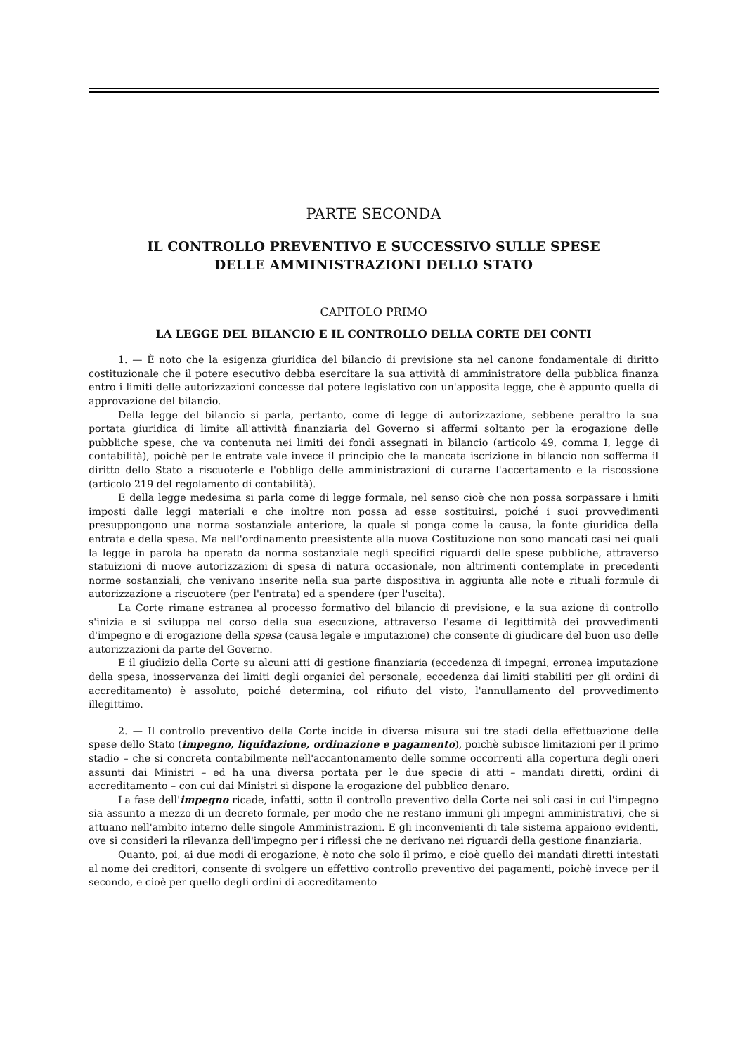PARTE SECONDA
IL CONTROLLO PREVENTIVO E SUCCESSIVO SULLE SPESE
DELLE AMMINISTRAZIONI DELLO STATO
CAPITOLO PRIMO
LA LEGGE DEL BILANCIO E IL CONTROLLO DELLA CORTE DEI CONTI
1. — È noto che la esigenza giuridica del bilancio di previsione sta nel canone fondamentale di diritto costituzionale che il potere esecutivo debba esercitare la sua attività di amministratore della pubblica finanza entro i limiti delle autorizzazioni concesse dal potere legislativo con un'apposita legge, che è appunto quella di approvazione del bilancio.
Della legge del bilancio si parla, pertanto, come di legge di autorizzazione, sebbene peraltro la sua portata giuridica di limite all'attività finanziaria del Governo si affermi soltanto per la erogazione delle pubbliche spese, che va contenuta nei limiti dei fondi assegnati in bilancio (articolo 49, comma I, legge di contabilità), poichè per le entrate vale invece il principio che la mancata iscrizione in bilancio non sofferma il diritto dello Stato a riscuoterle e l'obbligo delle amministrazioni di curarne l'accertamento e la riscossione (articolo 219 del regolamento di contabilità).
E della legge medesima si parla come di legge formale, nel senso cioè che non possa sorpassare i limiti imposti dalle leggi materiali e che inoltre non possa ad esse sostituirsi, poiché i suoi provvedimenti presuppongono una norma sostanziale anteriore, la quale si ponga come la causa, la fonte giuridica della entrata e della spesa. Ma nell'ordinamento preesistente alla nuova Costituzione non sono mancati casi nei quali la legge in parola ha operato da norma sostanziale negli specifici riguardi delle spese pubbliche, attraverso statuizioni di nuove autorizzazioni di spesa di natura occasionale, non altrimenti contemplate in precedenti norme sostanziali, che venivano inserite nella sua parte dispositiva in aggiunta alle note e rituali formule di autorizzazione a riscuotere (per l'entrata) ed a spendere (per l'uscita).
La Corte rimane estranea al processo formativo del bilancio di previsione, e la sua azione di controllo s'inizia e si sviluppa nel corso della sua esecuzione, attraverso l'esame di legittimità dei provvedimenti d'impegno e di erogazione della spesa (causa legale e imputazione) che consente di giudicare del buon uso delle autorizzazioni da parte del Governo.
E il giudizio della Corte su alcuni atti di gestione finanziaria (eccedenza di impegni, erronea imputazione della spesa, inosservanza dei limiti degli organici del personale, eccedenza dai limiti stabiliti per gli ordini di accreditamento) è assoluto, poiché determina, col rifiuto del visto, l'annullamento del provvedimento illegittimo.
2. — Il controllo preventivo della Corte incide in diversa misura sui tre stadi della effettuazione delle spese dello Stato (impegno, liquidazione, ordinazione e pagamento), poichè subisce limitazioni per il primo stadio – che si concreta contabilmente nell'accantonamento delle somme occorrenti alla copertura degli oneri assunti dai Ministri – ed ha una diversa portata per le due specie di atti – mandati diretti, ordini di accreditamento – con cui dai Ministri si dispone la erogazione del pubblico denaro.
La fase dell'impegno ricade, infatti, sotto il controllo preventivo della Corte nei soli casi in cui l'impegno sia assunto a mezzo di un decreto formale, per modo che ne restano immuni gli impegni amministrativi, che si attuano nell'ambito interno delle singole Amministrazioni. E gli inconvenienti di tale sistema appaiono evidenti, ove si consideri la rilevanza dell'impegno per i riflessi che ne derivano nei riguardi della gestione finanziaria.
Quanto, poi, ai due modi di erogazione, è noto che solo il primo, e cioè quello dei mandati diretti intestati al nome dei creditori, consente di svolgere un effettivo controllo preventivo dei pagamenti, poichè invece per il secondo, e cioè per quello degli ordini di accreditamento